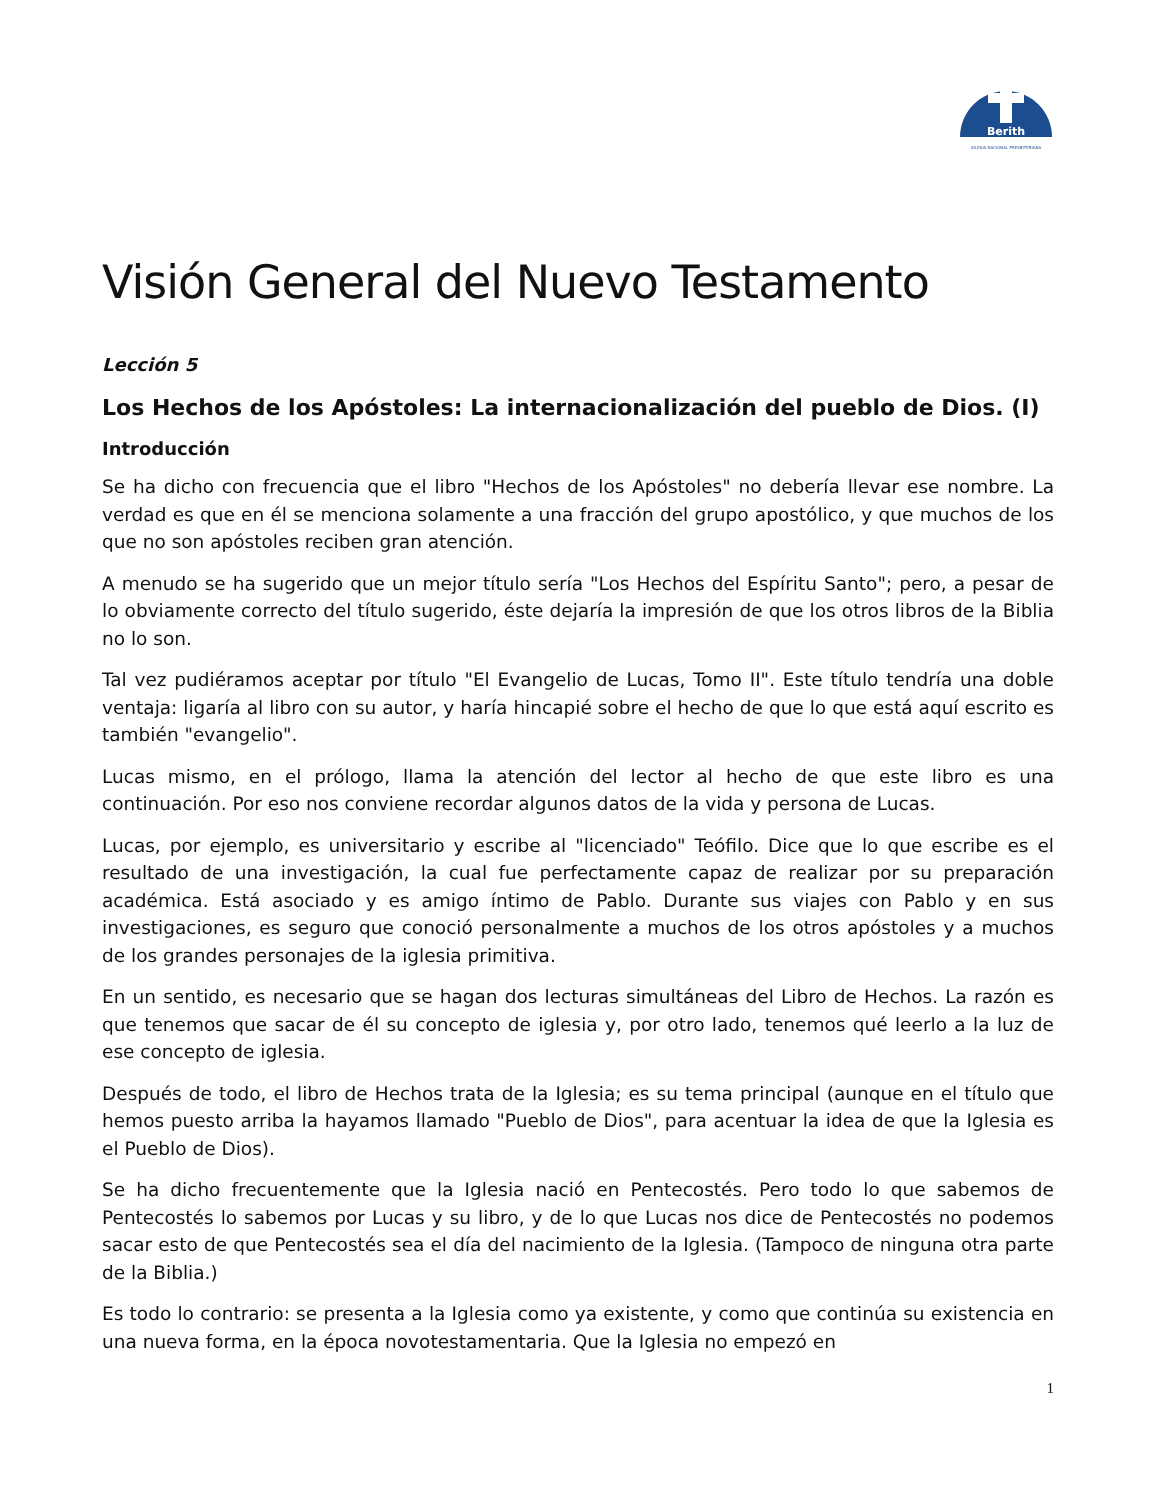Berith
IGLESIA NACIONAL PRESBITERIANA
Visión General del Nuevo Testamento
Lección 5
Los Hechos de los Apóstoles: La internacionalización del pueblo de Dios. (I)
Introducción
Se ha dicho con frecuencia que el libro "Hechos de los Apóstoles" no debería llevar ese nombre. La verdad es que en él se menciona solamente a una fracción del grupo apostólico, y que muchos de los que no son apóstoles reciben gran atención.
A menudo se ha sugerido que un mejor título sería "Los Hechos del Espíritu Santo"; pero, a pesar de lo obviamente correcto del título sugerido, éste dejaría la impresión de que los otros libros de la Biblia no lo son.
Tal vez pudiéramos aceptar por título "El Evangelio de Lucas, Tomo II". Este título tendría una doble ventaja: ligaría al libro con su autor, y haría hincapié sobre el hecho de que lo que está aquí escrito es también "evangelio".
Lucas mismo, en el prólogo, llama la atención del lector al hecho de que este libro es una continuación. Por eso nos conviene recordar algunos datos de la vida y persona de Lucas.
Lucas, por ejemplo, es universitario y escribe al "licenciado" Teófilo. Dice que lo que escribe es el resultado de una investigación, la cual fue perfectamente capaz de realizar por su preparación académica. Está asociado y es amigo íntimo de Pablo. Durante sus viajes con Pablo y en sus investigaciones, es seguro que conoció personalmente a muchos de los otros apóstoles y a muchos de los grandes personajes de la iglesia primitiva.
En un sentido, es necesario que se hagan dos lecturas simultáneas del Libro de Hechos. La razón es que tenemos que sacar de él su concepto de iglesia y, por otro lado, tenemos qué leerlo a la luz de ese concepto de iglesia.
Después de todo, el libro de Hechos trata de la Iglesia; es su tema principal (aunque en el título que hemos puesto arriba la hayamos llamado "Pueblo de Dios", para acentuar la idea de que la Iglesia es el Pueblo de Dios).
Se ha dicho frecuentemente que la Iglesia nació en Pentecostés. Pero todo lo que sabemos de Pentecostés lo sabemos por Lucas y su libro, y de lo que Lucas nos dice de Pentecostés no podemos sacar esto de que Pentecostés sea el día del nacimiento de la Iglesia. (Tampoco de ninguna otra parte de la Biblia.)
Es todo lo contrario: se presenta a la Iglesia como ya existente, y como que continúa su existencia en una nueva forma, en la época novotestamentaria. Que la Iglesia no empezó en
1